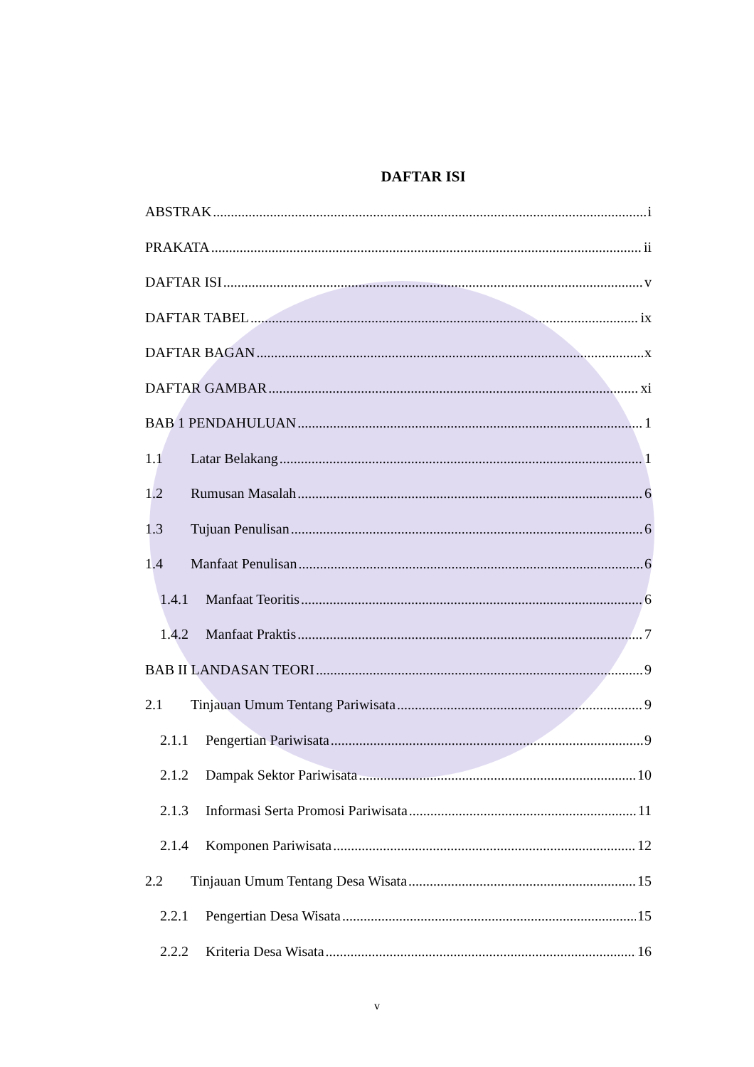DAFTAR ISI
ABSTRAK i
PRAKATA ii
DAFTAR ISI v
DAFTAR TABEL ix
DAFTAR BAGAN x
DAFTAR GAMBAR xi
BAB 1 PENDAHULUAN 1
1.1 Latar Belakang 1
1.2 Rumusan Masalah 6
1.3 Tujuan Penulisan 6
1.4 Manfaat Penulisan 6
1.4.1 Manfaat Teoritis 6
1.4.2 Manfaat Praktis 7
BAB II LANDASAN TEORI 9
2.1 Tinjauan Umum Tentang Pariwisata 9
2.1.1 Pengertian Pariwisata 9
2.1.2 Dampak Sektor Pariwisata 10
2.1.3 Informasi Serta Promosi Pariwisata 11
2.1.4 Komponen Pariwisata 12
2.2 Tinjauan Umum Tentang Desa Wisata 15
2.2.1 Pengertian Desa Wisata 15
2.2.2 Kriteria Desa Wisata 16
v